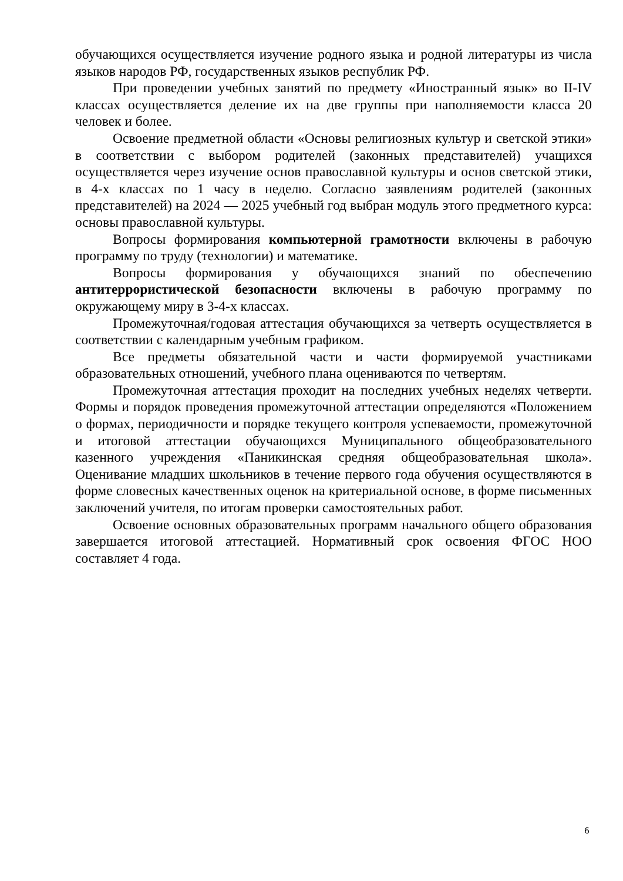обучающихся осуществляется изучение родного языка и родной литературы из числа языков народов РФ, государственных языков республик РФ.
При проведении учебных занятий по предмету «Иностранный язык» во II-IV классах осуществляется деление их на две группы при наполняемости класса 20 человек и более.
Освоение предметной области «Основы религиозных культур и светской этики» в соответствии с выбором родителей (законных представителей) учащихся осуществляется через изучение основ православной культуры и основ светской этики, в 4-х классах по 1 часу в неделю. Согласно заявлениям родителей (законных представителей) на 2024 — 2025 учебный год выбран модуль этого предметного курса: основы православной культуры.
Вопросы формирования компьютерной грамотности включены в рабочую программу по труду (технологии) и математике.
Вопросы формирования у обучающихся знаний по обеспечению антитеррористической безопасности включены в рабочую программу по окружающему миру в 3-4-х классах.
Промежуточная/годовая аттестация обучающихся за четверть осуществляется в соответствии с календарным учебным графиком.
Все предметы обязательной части и части формируемой участниками образовательных отношений, учебного плана оцениваются по четвертям.
Промежуточная аттестация проходит на последних учебных неделях четверти. Формы и порядок проведения промежуточной аттестации определяются «Положением о формах, периодичности и порядке текущего контроля успеваемости, промежуточной и итоговой аттестации обучающихся Муниципального общеобразовательного казенного учреждения «Паникинская средняя общеобразовательная школа». Оценивание младших школьников в течение первого года обучения осуществляются в форме словесных качественных оценок на критериальной основе, в форме письменных заключений учителя, по итогам проверки самостоятельных работ.
Освоение основных образовательных программ начального общего образования завершается итоговой аттестацией. Нормативный срок освоения ФГОС НОО составляет 4 года.
6